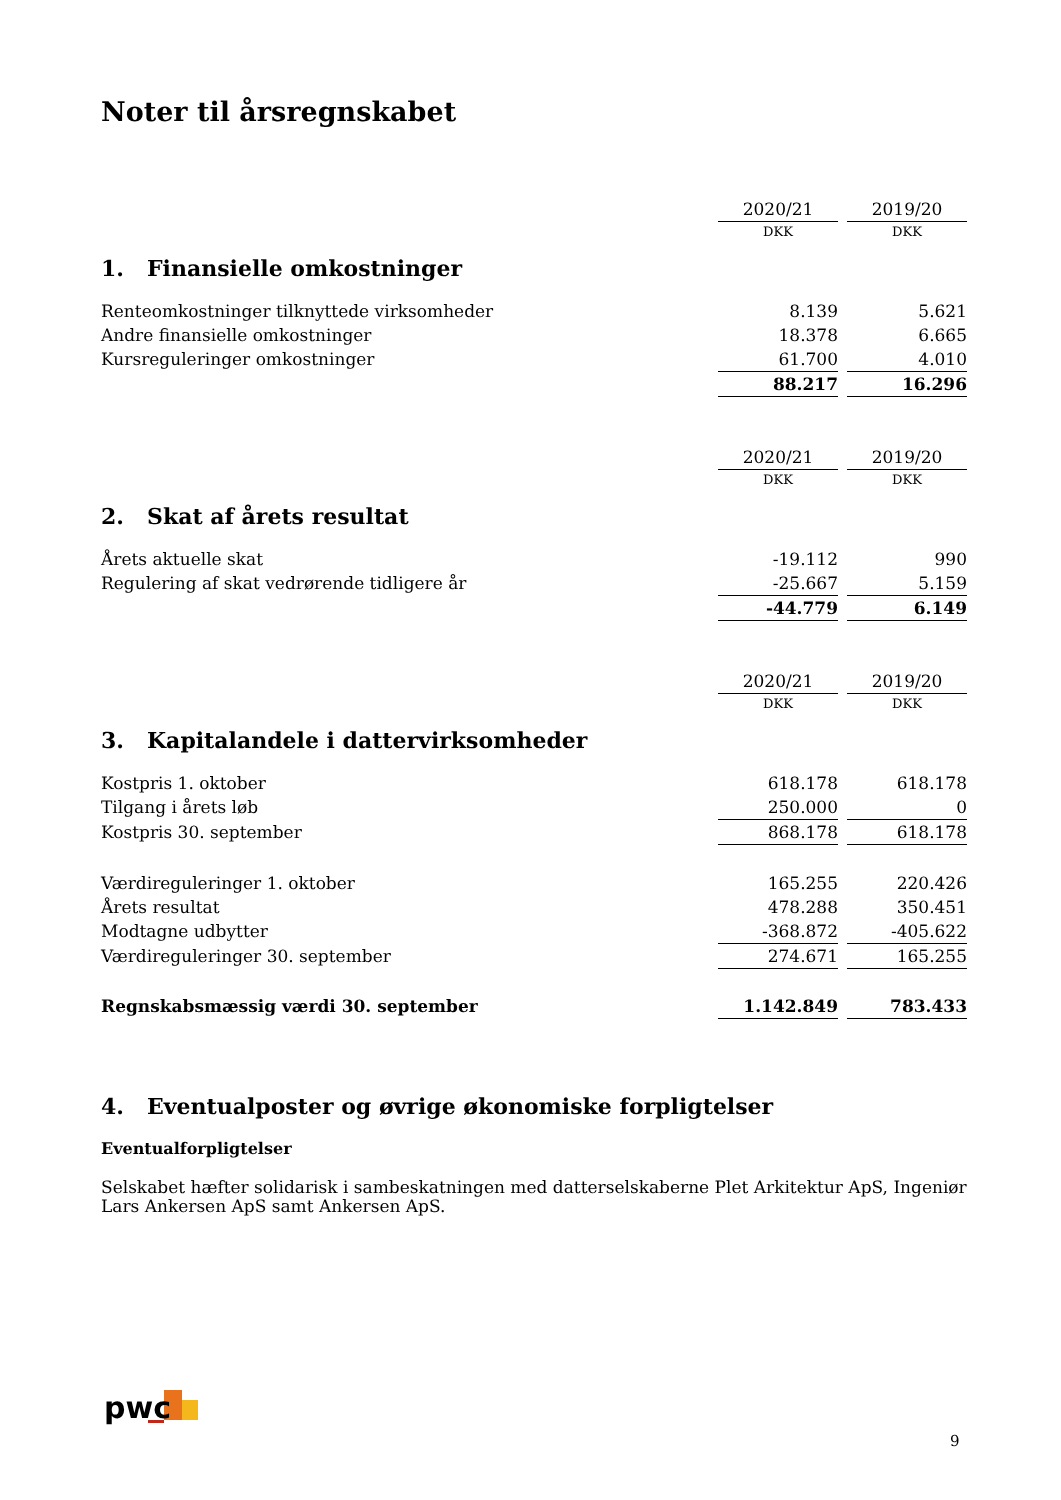Noter til årsregnskabet
| | 2020/21 | | 2019/20 |
| --- | --- | --- | --- |
| | DKK | | DKK |
1. Finansielle omkostninger
| Renteomkostninger tilknyttede virksomheder | 8.139 | | 5.621 |
| Andre finansielle omkostninger | 18.378 | | 6.665 |
| Kursreguleringer omkostninger | 61.700 | | 4.010 |
| | 88.217 | | 16.296 |
| | 2020/21 | | 2019/20 |
| --- | --- | --- | --- |
| | DKK | | DKK |
2. Skat af årets resultat
| Årets aktuelle skat | -19.112 | | 990 |
| Regulering af skat vedrørende tidligere år | -25.667 | | 5.159 |
| | -44.779 | | 6.149 |
| | 2020/21 | | 2019/20 |
| --- | --- | --- | --- |
| | DKK | | DKK |
3. Kapitalandele i dattervirksomheder
| Kostpris 1. oktober | 618.178 | | 618.178 |
| Tilgang i årets løb | 250.000 | | 0 |
| Kostpris 30. september | 868.178 | | 618.178 |
| Værdireguleringer 1. oktober | 165.255 | | 220.426 |
| Årets resultat | 478.288 | | 350.451 |
| Modtagne udbytter | -368.872 | | -405.622 |
| Værdireguleringer 30. september | 274.671 | | 165.255 |
| Regnskabsmæssig værdi 30. september | 1.142.849 | | 783.433 |
4. Eventualposter og øvrige økonomiske forpligtelser
Eventualforpligtelser
Selskabet hæfter solidarisk i sambeskatningen med datterselskaberne Plet Arkitektur ApS, Ingeniør Lars Ankersen ApS samt Ankersen ApS.
pwc
9